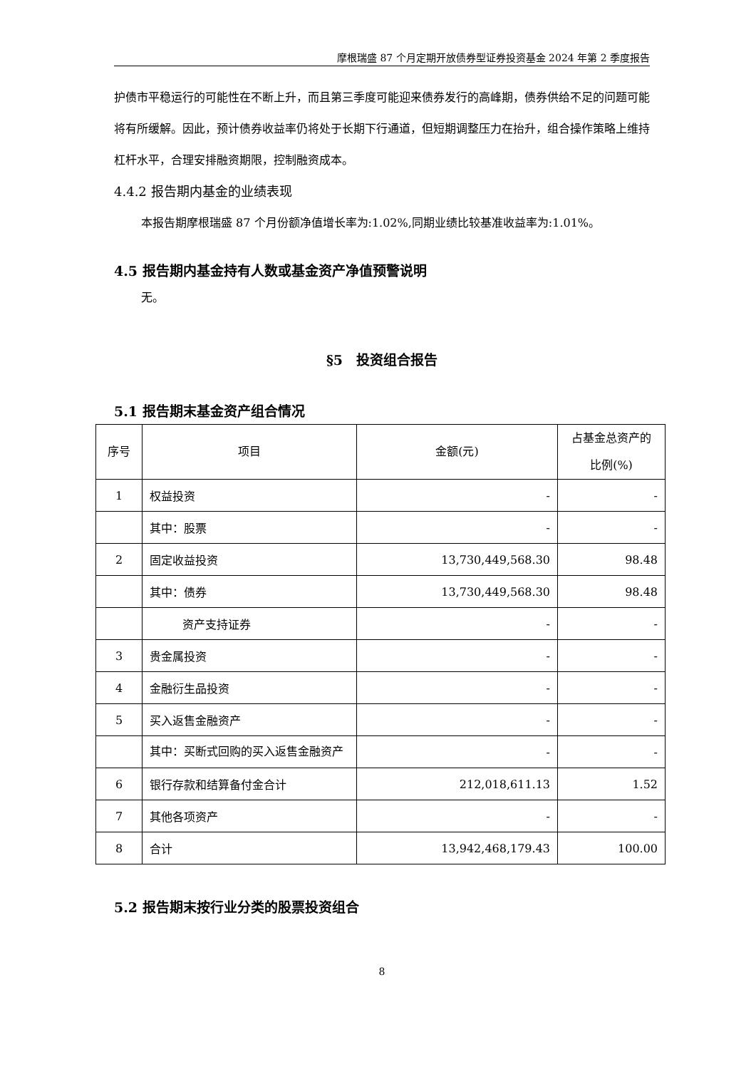摩根瑞盛 87 个月定期开放债券型证券投资基金 2024 年第 2 季度报告
护债市平稳运行的可能性在不断上升，而且第三季度可能迎来债券发行的高峰期，债券供给不足的问题可能将有所缓解。因此，预计债券收益率仍将处于长期下行通道，但短期调整压力在抬升，组合操作策略上维持杠杆水平，合理安排融资期限，控制融资成本。
4.4.2 报告期内基金的业绩表现
本报告期摩根瑞盛 87 个月份额净值增长率为:1.02%,同期业绩比较基准收益率为:1.01%。
4.5 报告期内基金持有人数或基金资产净值预警说明
无。
§5　投资组合报告
5.1 报告期末基金资产组合情况
| 序号 | 项目 | 金额(元) | 占基金总资产的 比例(%) |
| --- | --- | --- | --- |
| 1 | 权益投资 | - | - |
| | 其中：股票 | - | - |
| 2 | 固定收益投资 | 13,730,449,568.30 | 98.48 |
| | 其中：债券 | 13,730,449,568.30 | 98.48 |
| | 资产支持证券 | - | - |
| 3 | 贵金属投资 | - | - |
| 4 | 金融衍生品投资 | - | - |
| 5 | 买入返售金融资产 | - | - |
| | 其中：买断式回购的买入返售金融资产 | - | - |
| 6 | 银行存款和结算备付金合计 | 212,018,611.13 | 1.52 |
| 7 | 其他各项资产 | - | - |
| 8 | 合计 | 13,942,468,179.43 | 100.00 |
5.2 报告期末按行业分类的股票投资组合
8